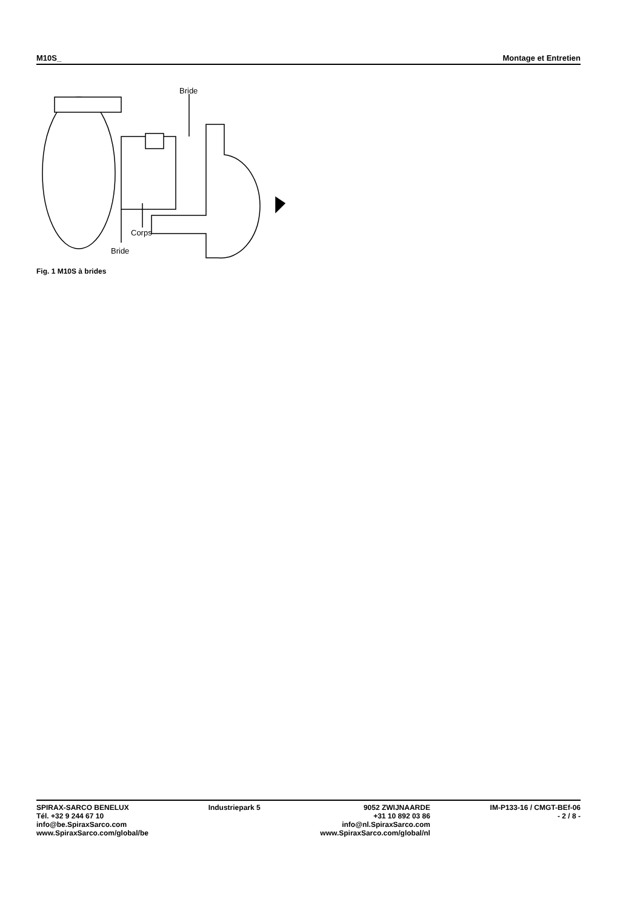M10S_ Montage et Entretien
Bride
Corps
Bride
Fig. 1 M10S à brides
SPIRAX-SARCO BENELUX
Tél. +32 9 244 67 10
info@be.SpiraxSarco.com
www.SpiraxSarco.com/global/be
Industriepark 5 9052 ZWIJNAARDE
+31 10 892 03 86
info@nl.SpiraxSarco.com
www.SpiraxSarco.com/global/nl
IM-P133-16 / CMGT-BEf-06
- 2 / 8 -